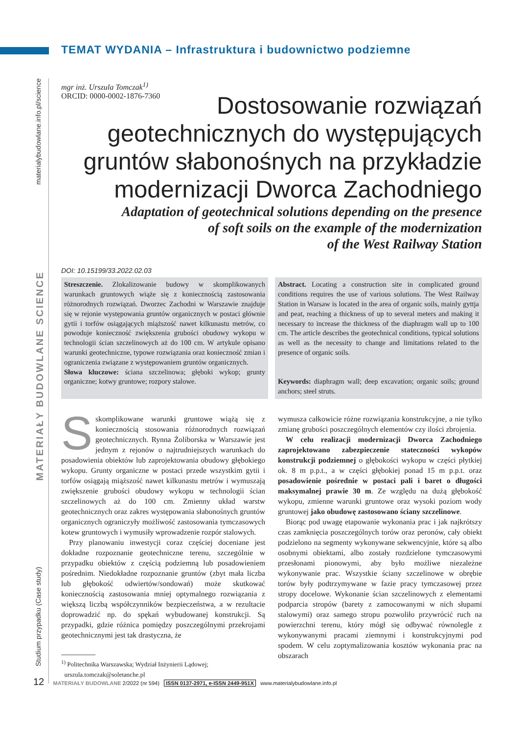TEMAT WYDANIA – Infrastruktura i budownictwo podziemne
mgr inż. Urszula Tomczak<sup>1)</sup>
ORCID: 0000-0002-1876-7360
Dostosowanie rozwiązań
geotechnicznych do występujących
gruntów słabonośnych na przykładzie
modernizacji Dworca Zachodniego
Adaptation of geotechnical solutions depending on the presence
of soft soils on the example of the modernization
of the West Railway Station
DOI: 10.15199/33.2022.02.03
Streszczenie. Zlokalizowanie budowy w skomplikowanych warunkach gruntowych wiąże się z koniecznością zastosowania różnorodnych rozwiązań. Dworzec Zachodni w Warszawie znajduje się w rejonie występowania gruntów organicznych w postaci głównie gytii i torfów osiągających miąższość nawet kilkunastu metrów, co powoduje konieczność zwiększenia grubości obudowy wykopu w technologii ścian szczelinowych aż do 100 cm. W artykule opisano warunki geotechniczne, typowe rozwiązania oraz konieczność zmian i ograniczenia związane z występowaniem gruntów organicznych.
Słowa kluczowe: ściana szczelinowa; głęboki wykop; grunty organiczne; kotwy gruntowe; rozpory stalowe.
Abstract. Locating a construction site in complicated ground conditions requires the use of various solutions. The West Railway Station in Warsaw is located in the area of organic soils, mainly gyttja and peat, reaching a thickness of up to several meters and making it necessary to increase the thickness of the diaphragm wall up to 100 cm. The article describes the geotechnical conditions, typical solutions as well as the necessity to change and limitations related to the presence of organic soils.
Keywords: diaphragm wall; deep excavation; organic soils; ground anchors; steel struts.
Sskomplikowane warunki gruntowe wiążą się z koniecznością stosowania różnorodnych rozwiązań geotechnicznych. Rynna Żoliborska w Warszawie jest jednym z rejonów o najtrudniejszych warunkach do posadowienia obiektów lub zaprojektowania obudowy głębokiego wykopu. Grunty organiczne w postaci przede wszystkim gytii i torfów osiągają miąższość nawet kilkunastu metrów i wymuszają zwiększenie grubości obudowy wykopu w technologii ścian szczelinowych aż do 100 cm. Zmienny układ warstw geotechnicznych oraz zakres występowania słabonośnych gruntów organicznych ograniczyły możliwość zastosowania tymczasowych kotew gruntowych i wymusiły wprowadzenie rozpór stalowych.
Przy planowaniu inwestycji coraz częściej doceniane jest dokładne rozpoznanie geotechniczne terenu, szczególnie w przypadku obiektów z częścią podziemną lub posadowieniem pośrednim. Niedokładne rozpoznanie gruntów (zbyt mała liczba lub głębokość odwiertów/sondowań) może skutkować koniecznością zastosowania mniej optymalnego rozwiązania z większą liczbą współczynników bezpieczeństwa, a w rezultacie doprowadzić np. do spękań wybudowanej konstrukcji. Są przypadki, gdzie różnica pomiędzy poszczególnymi przekrojami geotechnicznymi jest tak drastyczna, że
<sup>1)</sup> Politechnika Warszawska; Wydział Inżynierii Lądowej;
urszula.tomczak@soletanche.pl
wymusza całkowicie różne rozwiązania konstrukcyjne, a nie tylko zmianę grubości poszczególnych elementów czy ilości zbrojenia.
W celu realizacji modernizacji Dworca Zachodniego zaprojektowano zabezpieczenie stateczności wykopów konstrukcji podziemnej o głębokości wykopu w części płytkiej ok. 8 m p.p.t., a w części głębokiej ponad 15 m p.p.t. oraz posadowienie pośrednie w postaci pali i baret o długości maksymalnej prawie 30 m. Ze względu na dużą głębokość wykopu, zmienne warunki gruntowe oraz wysoki poziom wody gruntowej jako obudowę zastosowano ściany szczelinowe.
Biorąc pod uwagę etapowanie wykonania prac i jak najkrótszy czas zamknięcia poszczególnych torów oraz peronów, cały obiekt podzielono na segmenty wykonywane sekwencyjnie, które są albo osobnymi obiektami, albo zostały rozdzielone tymczasowymi przesłonami pionowymi, aby było możliwe niezależne wykonywanie prac. Wszystkie ściany szczelinowe w obrębie torów były podtrzymywane w fazie pracy tymczasowej przez stropy docelowe. Wykonanie ścian szczelinowych z elementami podparcia stropów (barety z zamocowanymi w nich słupami stalowymi) oraz samego stropu pozwoliło przywrócić ruch na powierzchni terenu, który mógł się odbywać równolegle z wykonywanymi pracami ziemnymi i konstrukcyjnymi pod spodem. W celu zoptymalizowania kosztów wykonania prac na obszarach
Studium przypadku (Case study) MATERIAŁY BUDOWLANE SCIENCE materialybudowlane.info.pl/science
12 MATERIAŁY BUDOWLANE 2/2022 (nr 594) ISSN 0137-2971, e-ISSN 2449-951X www.materialybudowlane.info.pl